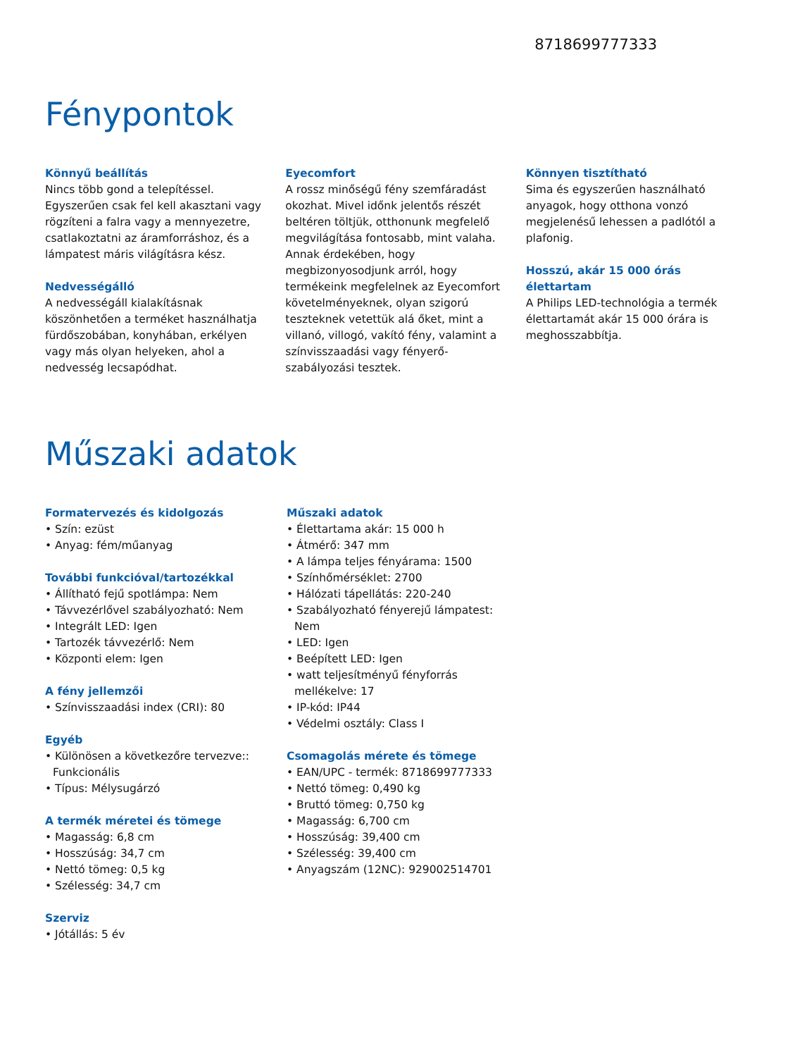8718699777333
Fénypontok
Könnyű beállítás
Nincs több gond a telepítéssel. Egyszerűen csak fel kell akasztani vagy rögzíteni a falra vagy a mennyezetre, csatlakoztatni az áramforráshoz, és a lámpatest máris világításra kész.
Nedvességálló
A nedvességáll kialakításnak köszönhetően a terméket használhatja fürdőszobában, konyhában, erkélyen vagy más olyan helyeken, ahol a nedvesség lecsapódhat.
Eyecomfort
A rossz minőségű fény szemfáradást okozhat. Mivel időnk jelentős részét beltéren töltjük, otthonunk megfelelő megvilágítása fontosabb, mint valaha. Annak érdekében, hogy megbizonyosodjunk arról, hogy termékeink megfelelnek az Eyecomfort követelményeknek, olyan szigorú teszteknek vetettük alá őket, mint a villanó, villogó, vakító fény, valamint a színvisszaadási vagy fényerő-szabályozási tesztek.
Könnyen tisztítható
Sima és egyszerűen használható anyagok, hogy otthona vonzó megjelenésű lehessen a padlótól a plafonig.
Hosszú, akár 15 000 órás élettartam
A Philips LED-technológia a termék élettartamát akár 15 000 órára is meghosszabbítja.
Műszaki adatok
Formatervezés és kidolgozás
• Szín: ezüst
• Anyag: fém/műanyag
További funkcióval/tartozékkal
• Állítható fejű spotlámpa: Nem
• Távvezérlővel szabályozható: Nem
• Integrált LED: Igen
• Tartozék távvezérlő: Nem
• Központi elem: Igen
A fény jellemzői
• Színvisszaadási index (CRI): 80
Egyéb
• Különösen a következőre tervezve:: Funkcionális
• Típus: Mélysugárzó
A termék méretei és tömege
• Magasság: 6,8 cm
• Hosszúság: 34,7 cm
• Nettó tömeg: 0,5 kg
• Szélesség: 34,7 cm
Szerviz
• Jótállás: 5 év
Műszaki adatok
• Élettartama akár: 15 000 h
• Átmérő: 347 mm
• A lámpa teljes fényárama: 1500
• Színhőmérséklet: 2700
• Hálózati tápellátás: 220-240
• Szabályozható fényerejű lámpatest: Nem
• LED: Igen
• Beépített LED: Igen
• watt teljesítményű fényforrás mellékelve: 17
• IP-kód: IP44
• Védelmi osztály: Class I
Csomagolás mérete és tömege
• EAN/UPC - termék: 8718699777333
• Nettó tömeg: 0,490 kg
• Bruttó tömeg: 0,750 kg
• Magasság: 6,700 cm
• Hosszúság: 39,400 cm
• Szélesség: 39,400 cm
• Anyagszám (12NC): 929002514701